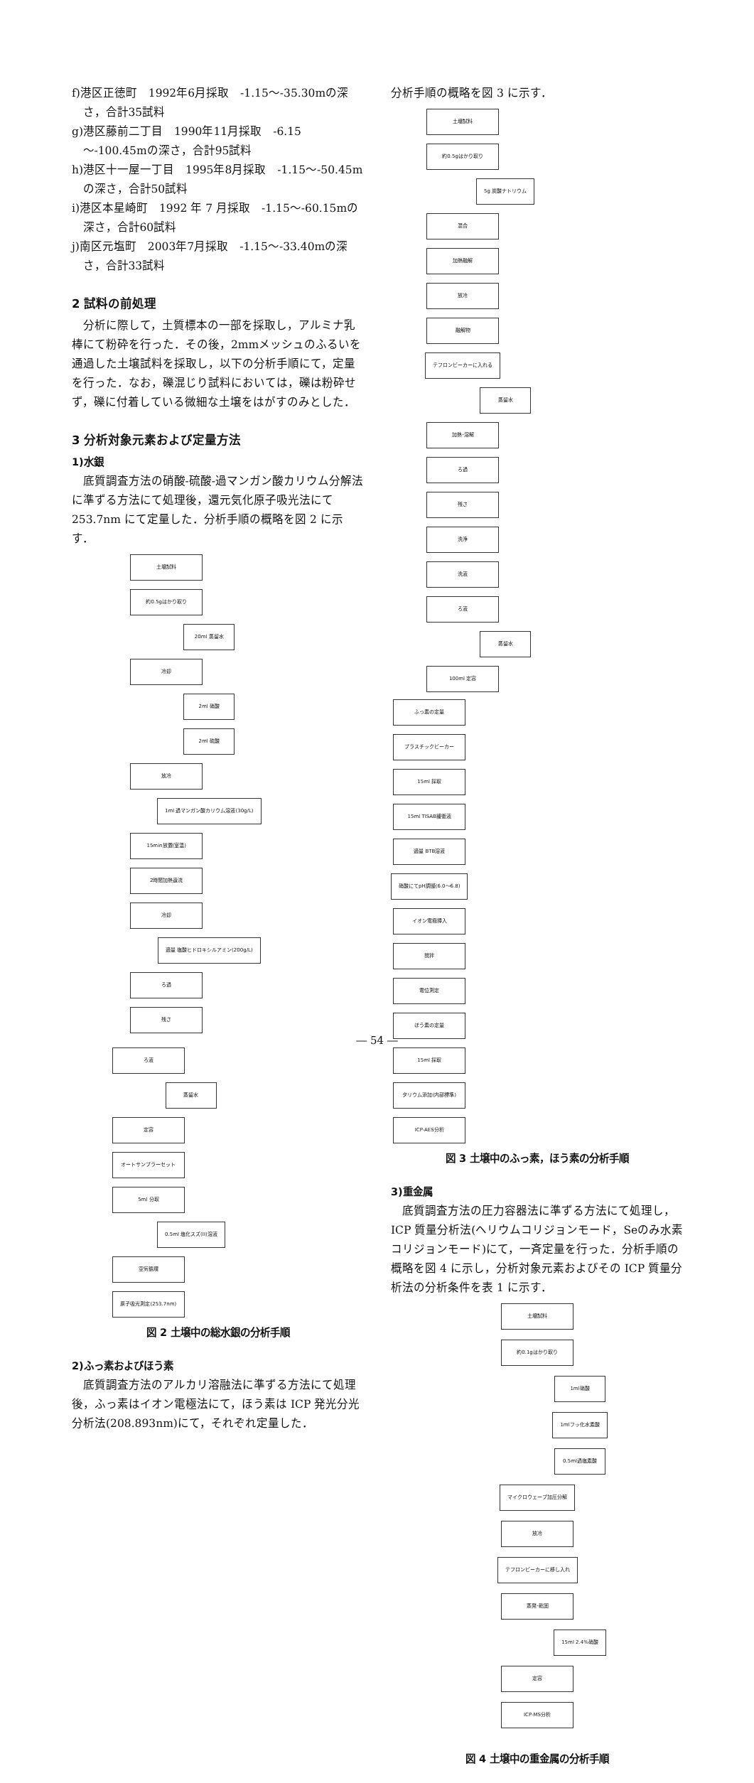f)港区正徳町　1992年6月採取　-1.15～-35.30mの深さ，合計35試料
g)港区藤前二丁目　1990年11月採取　-6.15～-100.45mの深さ，合計95試料
h)港区十一屋一丁目　1995年8月採取　-1.15～-50.45mの深さ，合計50試料
i)港区本星崎町　1992 年 7 月採取　-1.15～-60.15mの深さ，合計60試料
j)南区元塩町　2003年7月採取　-1.15～-33.40mの深さ，合計33試料
2 試料の前処理
分析に際して，土質標本の一部を採取し，アルミナ乳棒にて粉砕を行った．その後，2mmメッシュのふるいを通過した土壌試料を採取し，以下の分析手順にて，定量を行った．なお，礫混じり試料においては，礫は粉砕せず，礫に付着している微細な土壌をはがすのみとした．
3 分析対象元素および定量方法
1)水銀
底質調査方法の硝酸-硫酸-過マンガン酸カリウム分解法に準ずる方法にて処理後，還元気化原子吸光法にて 253.7nm にて定量した．分析手順の概略を図 2 に示す．
土壌試料
約0.5gはかり取り
20ml 蒸留水
冷却
2ml 硝酸
2ml 硫酸
放冷
1ml 過マンガン酸カリウム溶液(30g/L)
15min放置(室温)
2時間加熱還流
冷却
適量 塩酸ヒドロキシルアミン(200g/L)
ろ過
残さ
ろ液
蒸留水
定容
オートサンプラーセット
5ml 分取
0.5ml 塩化スズ(II)溶液
空気循環
原子吸光測定(253.7nm)
図 2 土壌中の総水銀の分析手順
2)ふっ素およびほう素
底質調査方法のアルカリ溶融法に準ずる方法にて処理後，ふっ素はイオン電極法にて，ほう素は ICP 発光分光分析法(208.893nm)にて，それぞれ定量した．
分析手順の概略を図 3 に示す．
土壌試料
約0.5gはかり取り
5g 炭酸ナトリウム
混合
加熱融解
放冷
融解物
テフロンビーカーに入れる
蒸留水
加熱･溶解
ろ過
残さ
洗浄
洗液
ろ液
蒸留水
100ml 定容
ふっ素の定量
プラスチックビーカー
15ml 採取
15ml TISAB緩衝液
適量 BTB溶液
硝酸にてpH調整(6.0～6.8)
イオン電極挿入
撹拌
電位測定
ほう素の定量
15ml 採取
タリウム添加(内部標準)
ICP-AES分析
図 3 土壌中のふっ素，ほう素の分析手順
3)重金属
底質調査方法の圧力容器法に準ずる方法にて処理し，ICP 質量分析法(ヘリウムコリジョンモード，Seのみ水素コリジョンモード)にて，一斉定量を行った．分析手順の概略を図 4 に示し，分析対象元素およびその ICP 質量分析法の分析条件を表 1 に示す．
土壌試料
約0.1gはかり取り
1ml硝酸
1mlフッ化水素酸
0.5ml過塩素酸
マイクロウェーブ加圧分解
放冷
テフロンビーカーに移し入れ
蒸発･乾固
15ml 2.4%硝酸
定容
ICP-MS分析
図 4 土壌中の重金属の分析手順
― 54 ―